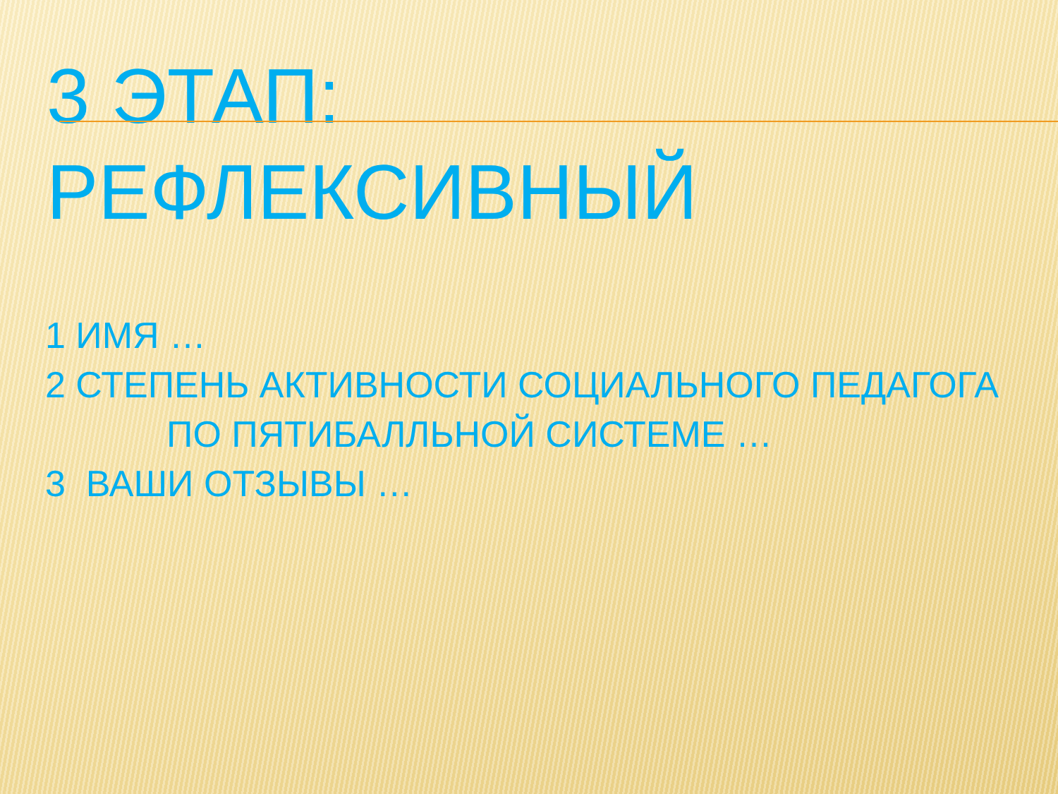3 ЭТАП:
РЕФЛЕКСИВНЫЙ
1 ИМЯ …
2 СТЕПЕНЬ АКТИВНОСТИ СОЦИАЛЬНОГО ПЕДАГОГА
ПО ПЯТИБАЛЛЬНОЙ СИСТЕМЕ …
3 ВАШИ ОТЗЫВЫ …